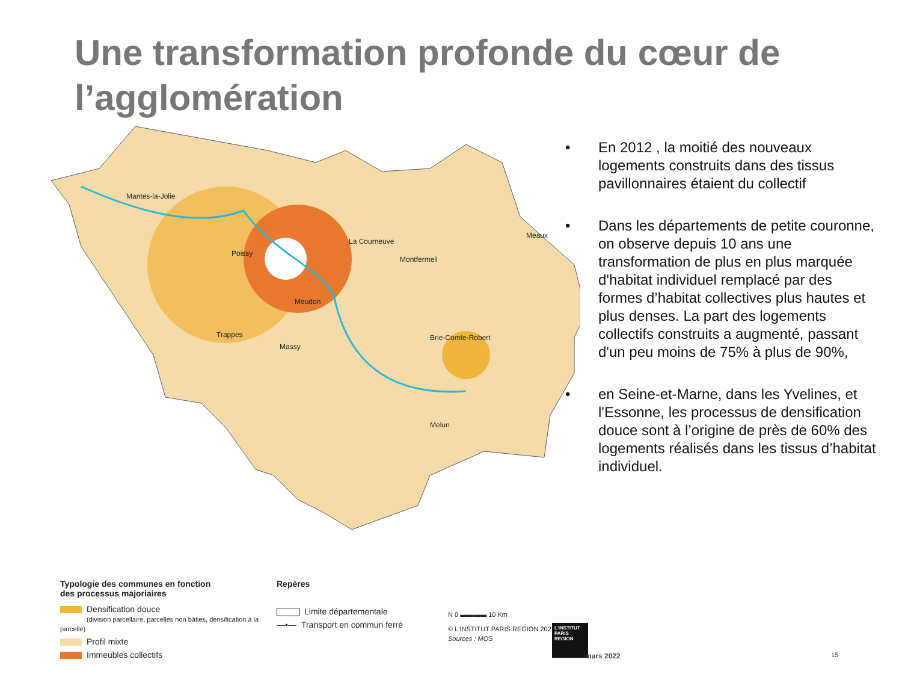Une transformation profonde du cœur de
l’agglomération
Mantes-la-Jolie
Poissy
La Courneuve
Montfermeil
Meaux
Meudon
Trappes
Massy
Brie-Comte-Robert
Melun
• En 2012 , la moitié des nouveaux logements construits dans des tissus pavillonnaires étaient du collectif
• Dans les départements de petite couronne, on observe depuis 10 ans une transformation de plus en plus marquée d'habitat individuel remplacé par des formes d’habitat collectives plus hautes et plus denses. La part des logements collectifs construits a augmenté, passant d'un peu moins de 75% à plus de 90%,
• en Seine-et-Marne, dans les Yvelines, et l'Essonne, les processus de densification douce sont à l’origine de près de 60% des logements réalisés dans les tissus d’habitat individuel.
Typologie des communes en fonction
des processus majoriaires
Densification douce
(division parcellaire, parcelles non bâties, densification à la parcelle)
Profil mixte
Immeubles collectifs
Repères
Limite départementale
—•— Transport en commun ferré
N 0 ▬▬▬▬ 10 Km
© L'INSTITUT PARIS REGION 2021
Sources : MOS
L'INSTITUT PARIS REGION
mars 2022 15